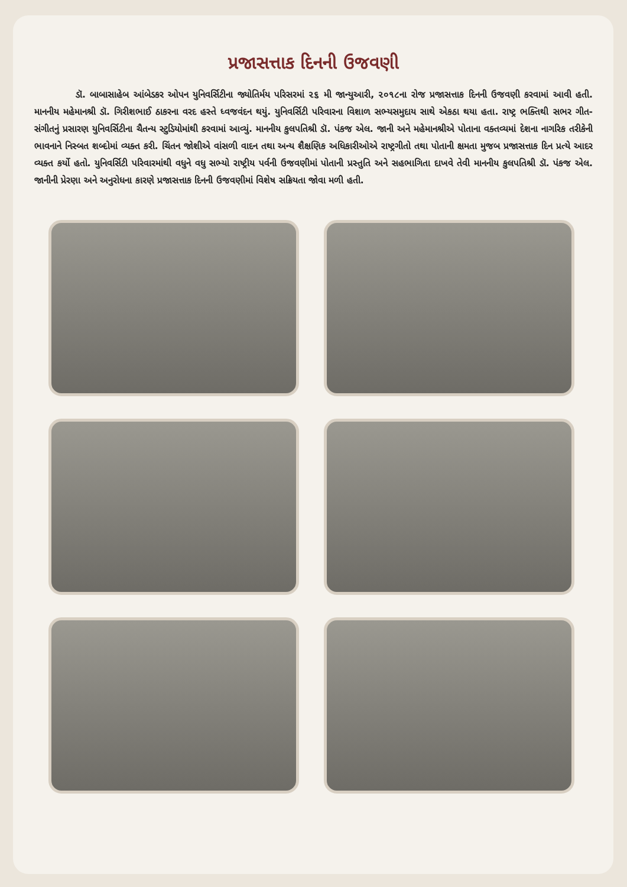પ્રજાસત્તાક દિનની ઉજવણી
ડૉ. બાબાસાહેબ આંબેડકર ઓપન યુનિવર્સિટીના જ્યોતિર્મય પરિસરમાં ૨૬ મી જાન્યુઆરી, ૨૦૧૮ના રોજ પ્રજાસત્તાક દિનની ઉજવણી કરવામાં આવી હતી. માનનીય મહેમાનશ્રી ડૉ. ગિરીશભાઈ ઠાકરના વરદ હસ્તે ધ્વજવંદન થયું. યુનિવર્સિટી પરિવારના વિશાળ સભ્યસમુદાય સાથે એકઠા થયા હતા. રાષ્ટ્ર ભક્તિથી સભર ગીત- સંગીતનું પ્રસારણ યુનિવર્સિટીના ચૈતન્ય સ્ટુડિયોમાંથી કરવામાં આવ્યું. માનનીય કુલપતિશ્રી ડૉ. પંકજ એલ. જાની અને મહેમાનશ્રીએ પોતાના વક્તવ્યમાં દેશના નાગરિક તરીકેની ભાવનાને નિસ્બત શબ્દોમાં વ્યક્ત કરી. ચિંતન જોશીએ વાંસળી વાદન તથા અન્ય શૈક્ષણિક અધિકારીઓએ રાષ્ટ્રગીતો તથા પોતાની ક્ષમતા મુજબ પ્રજાસત્તાક દિન પ્રત્યે આદર વ્યક્ત કર્યો હતો. યુનિવર્સિટી પરિવારમાંથી વધુને વધુ સભ્યો રાષ્ટ્રીય પર્વની ઉજવણીમાં પોતાની પ્રસ્તુતિ અને સહભાગિતા દાખવે તેવી માનનીય કુલપતિશ્રી ડૉ. પંકજ એલ. જાનીની પ્રેરણા અને અનુરોધના કારણે પ્રજાસત્તાક દિનની ઉજવણીમાં વિશેષ સક્રિયતા જોવા મળી હતી.